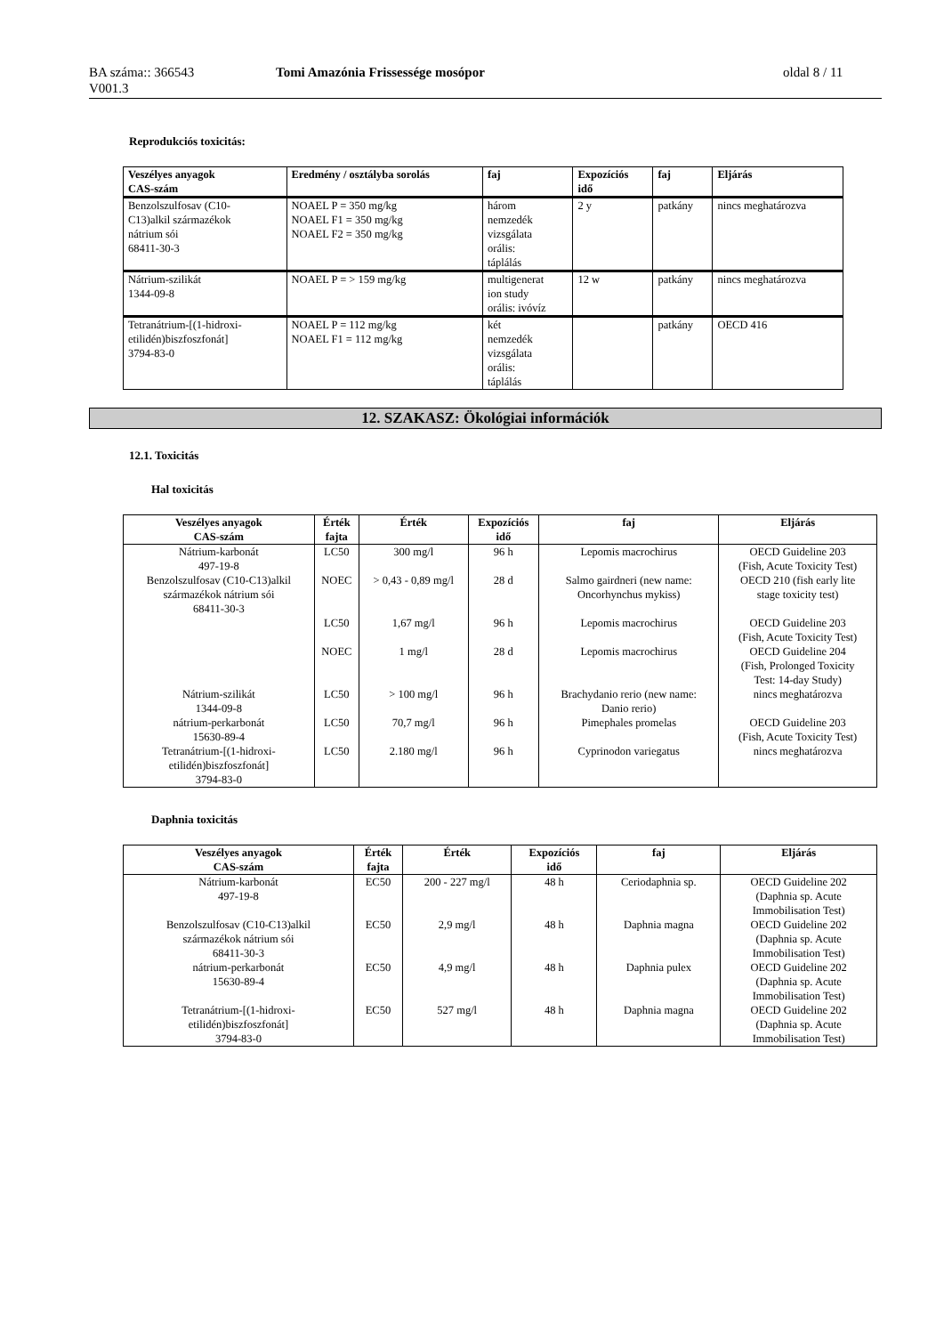BA száma:: 366543
V001.3
Tomi Amazónia Frissessége mosópor oldal 8 / 11
Reprodukciós toxicitás:
| Veszélyes anyagok CAS-szám | Eredmény / osztályba sorolás | faj | Expozíciós idő | faj | Eljárás |
| --- | --- | --- | --- | --- | --- |
| Benzolszulfosav (C10- C13)alkil származékok nátrium sói 68411-30-3 | NOAEL P = 350 mg/kg NOAEL F1 = 350 mg/kg NOAEL F2 = 350 mg/kg | három nemzedék vizsgálata orális: táplálás | 2 y | patkány | nincs meghatározva |
| Nátrium-szilikát 1344-09-8 | NOAEL P = > 159 mg/kg | multigenerat ion study orális: ivóvíz | 12 w | patkány | nincs meghatározva |
| Tetranátrium-[(1-hidroxi- etilidén)biszfoszfonát] 3794-83-0 | NOAEL P = 112 mg/kg NOAEL F1 = 112 mg/kg | két nemzedék vizsgálata orális: táplálás | | patkány | OECD 416 |
12. SZAKASZ: Ökológiai információk
12.1. Toxicitás
Hal toxicitás
| Veszélyes anyagok CAS-szám | Érték fajta | Érték | Expozíciós idő | faj | Eljárás |
| --- | --- | --- | --- | --- | --- |
| Nátrium-karbonát 497-19-8 | LC50 | 300 mg/l | 96 h | Lepomis macrochirus | OECD Guideline 203 (Fish, Acute Toxicity Test) |
| Benzolszulfosav (C10-C13)alkil származékok nátrium sói 68411-30-3 | NOEC | > 0,43 - 0,89 mg/l | 28 d | Salmo gairdneri (new name: Oncorhynchus mykiss) | OECD 210 (fish early lite stage toxicity test) |
| | LC50 | 1,67 mg/l | 96 h | Lepomis macrochirus | OECD Guideline 203 (Fish, Acute Toxicity Test) |
| | NOEC | 1 mg/l | 28 d | Lepomis macrochirus | OECD Guideline 204 (Fish, Prolonged Toxicity Test: 14-day Study) |
| Nátrium-szilikát 1344-09-8 | LC50 | > 100 mg/l | 96 h | Brachydanio rerio (new name: Danio rerio) | nincs meghatározva |
| nátrium-perkarbonát 15630-89-4 | LC50 | 70,7 mg/l | 96 h | Pimephales promelas | OECD Guideline 203 (Fish, Acute Toxicity Test) |
| Tetranátrium-[(1-hidroxi- etilidén)biszfoszfonát] 3794-83-0 | LC50 | 2.180 mg/l | 96 h | Cyprinodon variegatus | nincs meghatározva |
Daphnia toxicitás
| Veszélyes anyagok CAS-szám | Érték fajta | Érték | Expozíciós idő | faj | Eljárás |
| --- | --- | --- | --- | --- | --- |
| Nátrium-karbonát 497-19-8 | EC50 | 200 - 227 mg/l | 48 h | Ceriodaphnia sp. | OECD Guideline 202 (Daphnia sp. Acute Immobilisation Test) |
| Benzolszulfosav (C10-C13)alkil származékok nátrium sói 68411-30-3 | EC50 | 2,9 mg/l | 48 h | Daphnia magna | OECD Guideline 202 (Daphnia sp. Acute Immobilisation Test) |
| nátrium-perkarbonát 15630-89-4 | EC50 | 4,9 mg/l | 48 h | Daphnia pulex | OECD Guideline 202 (Daphnia sp. Acute Immobilisation Test) |
| Tetranátrium-[(1-hidroxi- etilidén)biszfoszfonát] 3794-83-0 | EC50 | 527 mg/l | 48 h | Daphnia magna | OECD Guideline 202 (Daphnia sp. Acute Immobilisation Test) |